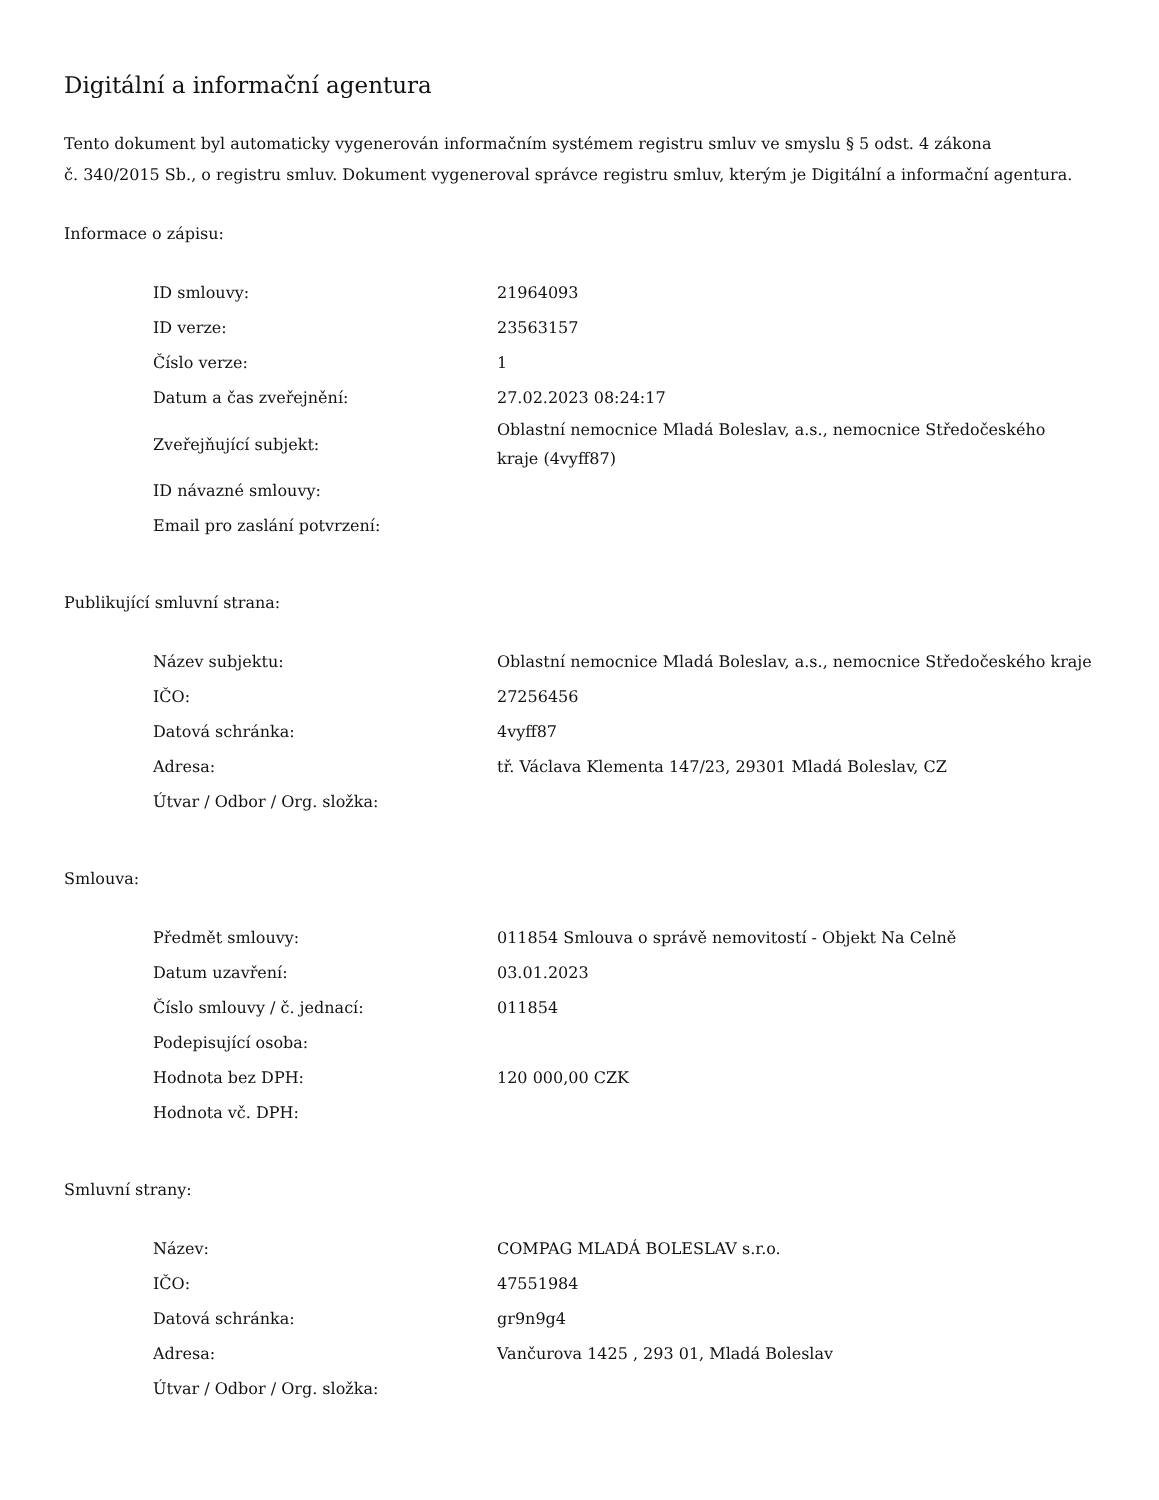Digitální a informační agentura
Tento dokument byl automaticky vygenerován informačním systémem registru smluv ve smyslu § 5 odst. 4 zákona
č. 340/2015 Sb., o registru smluv. Dokument vygeneroval správce registru smluv, kterým je Digitální a informační agentura.
Informace o zápisu:
| ID smlouvy: | 21964093 |
| ID verze: | 23563157 |
| Číslo verze: | 1 |
| Datum a čas zveřejnění: | 27.02.2023 08:24:17 |
| Zveřejňující subjekt: | Oblastní nemocnice Mladá Boleslav, a.s., nemocnice Středočeského kraje (4vyff87) |
| ID návazné smlouvy: | |
| Email pro zaslání potvrzení: | |
Publikující smluvní strana:
| Název subjektu: | Oblastní nemocnice Mladá Boleslav, a.s., nemocnice Středočeského kraje |
| IČO: | 27256456 |
| Datová schránka: | 4vyff87 |
| Adresa: | tř. Václava Klementa 147/23, 29301 Mladá Boleslav, CZ |
| Útvar / Odbor / Org. složka: | |
Smlouva:
| Předmět smlouvy: | 011854 Smlouva o správě nemovitostí - Objekt Na Celně |
| Datum uzavření: | 03.01.2023 |
| Číslo smlouvy / č. jednací: | 011854 |
| Podepisující osoba: | |
| Hodnota bez DPH: | 120 000,00 CZK |
| Hodnota vč. DPH: | |
Smluvní strany:
| Název: | COMPAG MLADÁ BOLESLAV s.r.o. |
| IČO: | 47551984 |
| Datová schránka: | gr9n9g4 |
| Adresa: | Vančurova 1425 , 293 01, Mladá Boleslav |
| Útvar / Odbor / Org. složka: | |